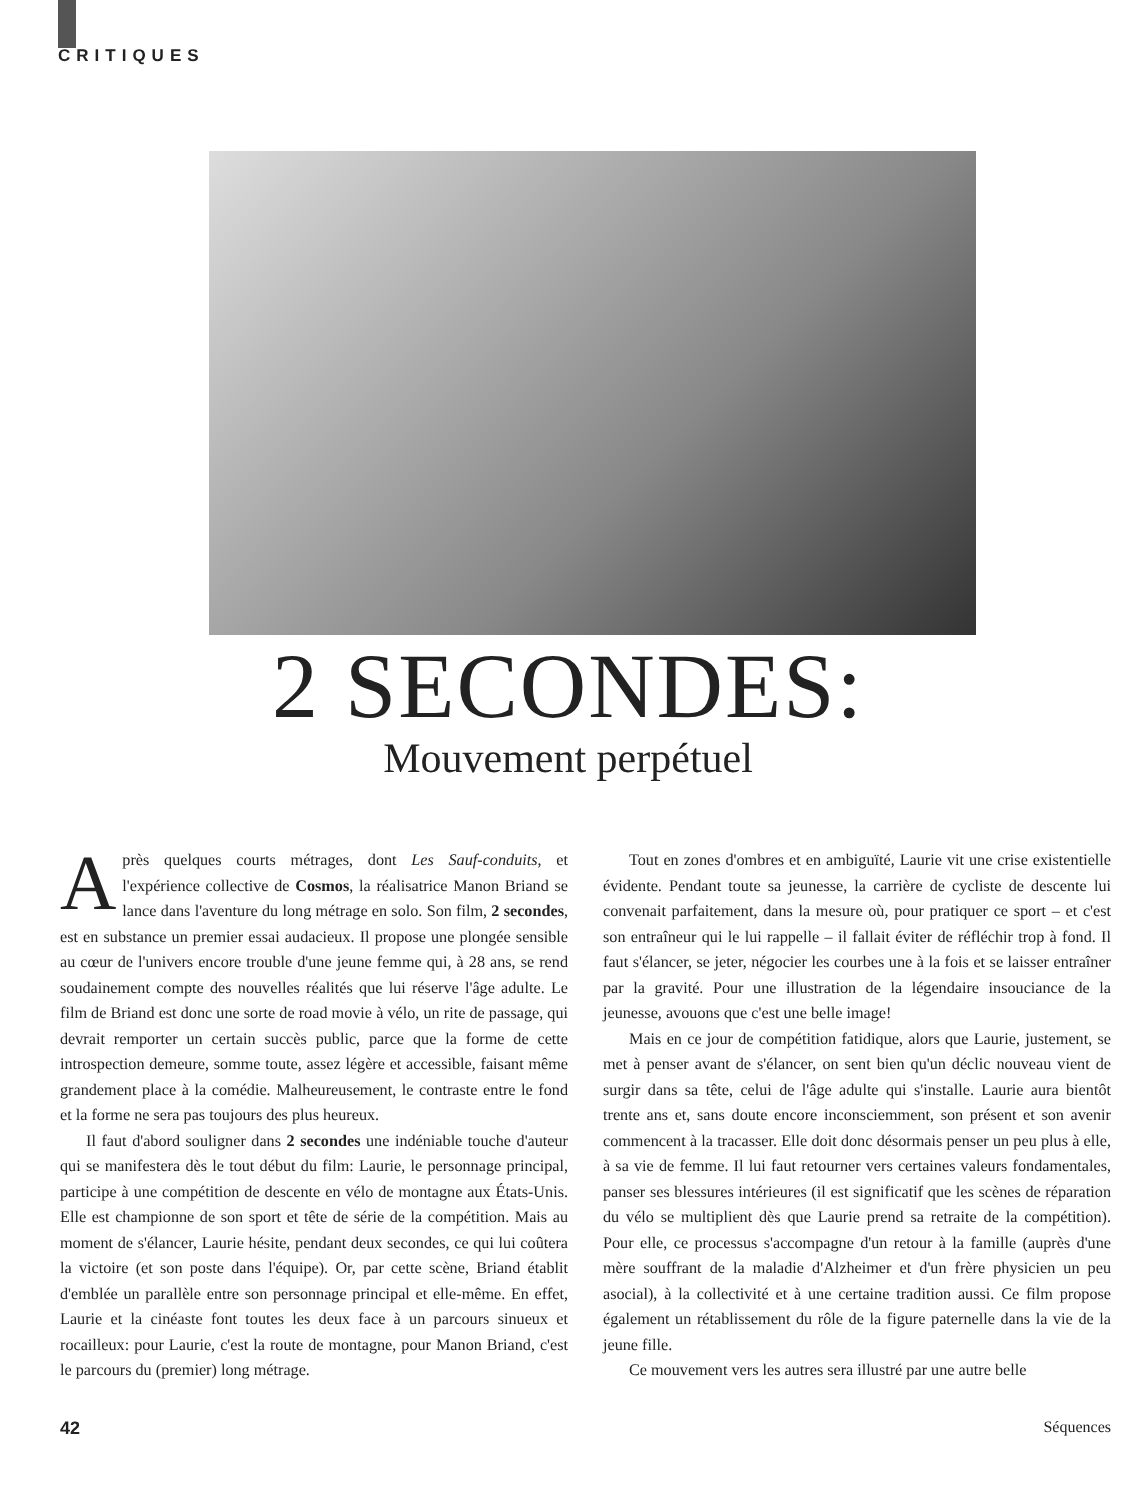CRITIQUES
2 SECONDES:
Mouvement perpétuel
Après quelques courts métrages, dont Les Sauf-conduits, et l'expérience collective de Cosmos, la réalisatrice Manon Briand se lance dans l'aventure du long métrage en solo. Son film, 2 secondes, est en substance un premier essai audacieux. Il propose une plongée sensible au cœur de l'univers encore trouble d'une jeune femme qui, à 28 ans, se rend soudainement compte des nouvelles réalités que lui réserve l'âge adulte. Le film de Briand est donc une sorte de road movie à vélo, un rite de passage, qui devrait remporter un certain succès public, parce que la forme de cette introspection demeure, somme toute, assez légère et accessible, faisant même grandement place à la comédie. Malheureusement, le contraste entre le fond et la forme ne sera pas toujours des plus heureux.
Il faut d'abord souligner dans 2 secondes une indéniable touche d'auteur qui se manifestera dès le tout début du film: Laurie, le personnage principal, participe à une compétition de descente en vélo de montagne aux États-Unis. Elle est championne de son sport et tête de série de la compétition. Mais au moment de s'élancer, Laurie hésite, pendant deux secondes, ce qui lui coûtera la victoire (et son poste dans l'équipe). Or, par cette scène, Briand établit d'emblée un parallèle entre son personnage principal et elle-même. En effet, Laurie et la cinéaste font toutes les deux face à un parcours sinueux et rocailleux: pour Laurie, c'est la route de montagne, pour Manon Briand, c'est le parcours du (premier) long métrage.
Tout en zones d'ombres et en ambiguïté, Laurie vit une crise existentielle évidente. Pendant toute sa jeunesse, la carrière de cycliste de descente lui convenait parfaitement, dans la mesure où, pour pratiquer ce sport – et c'est son entraîneur qui le lui rappelle – il fallait éviter de réfléchir trop à fond. Il faut s'élancer, se jeter, négocier les courbes une à la fois et se laisser entraîner par la gravité. Pour une illustration de la légendaire insouciance de la jeunesse, avouons que c'est une belle image!
Mais en ce jour de compétition fatidique, alors que Laurie, justement, se met à penser avant de s'élancer, on sent bien qu'un déclic nouveau vient de surgir dans sa tête, celui de l'âge adulte qui s'installe. Laurie aura bientôt trente ans et, sans doute encore inconsciemment, son présent et son avenir commencent à la tracasser. Elle doit donc désormais penser un peu plus à elle, à sa vie de femme. Il lui faut retourner vers certaines valeurs fondamentales, panser ses blessures intérieures (il est significatif que les scènes de réparation du vélo se multiplient dès que Laurie prend sa retraite de la compétition). Pour elle, ce processus s'accompagne d'un retour à la famille (auprès d'une mère souffrant de la maladie d'Alzheimer et d'un frère physicien un peu asocial), à la collectivité et à une certaine tradition aussi. Ce film propose également un rétablissement du rôle de la figure paternelle dans la vie de la jeune fille.
Ce mouvement vers les autres sera illustré par une autre belle
42 Séquences